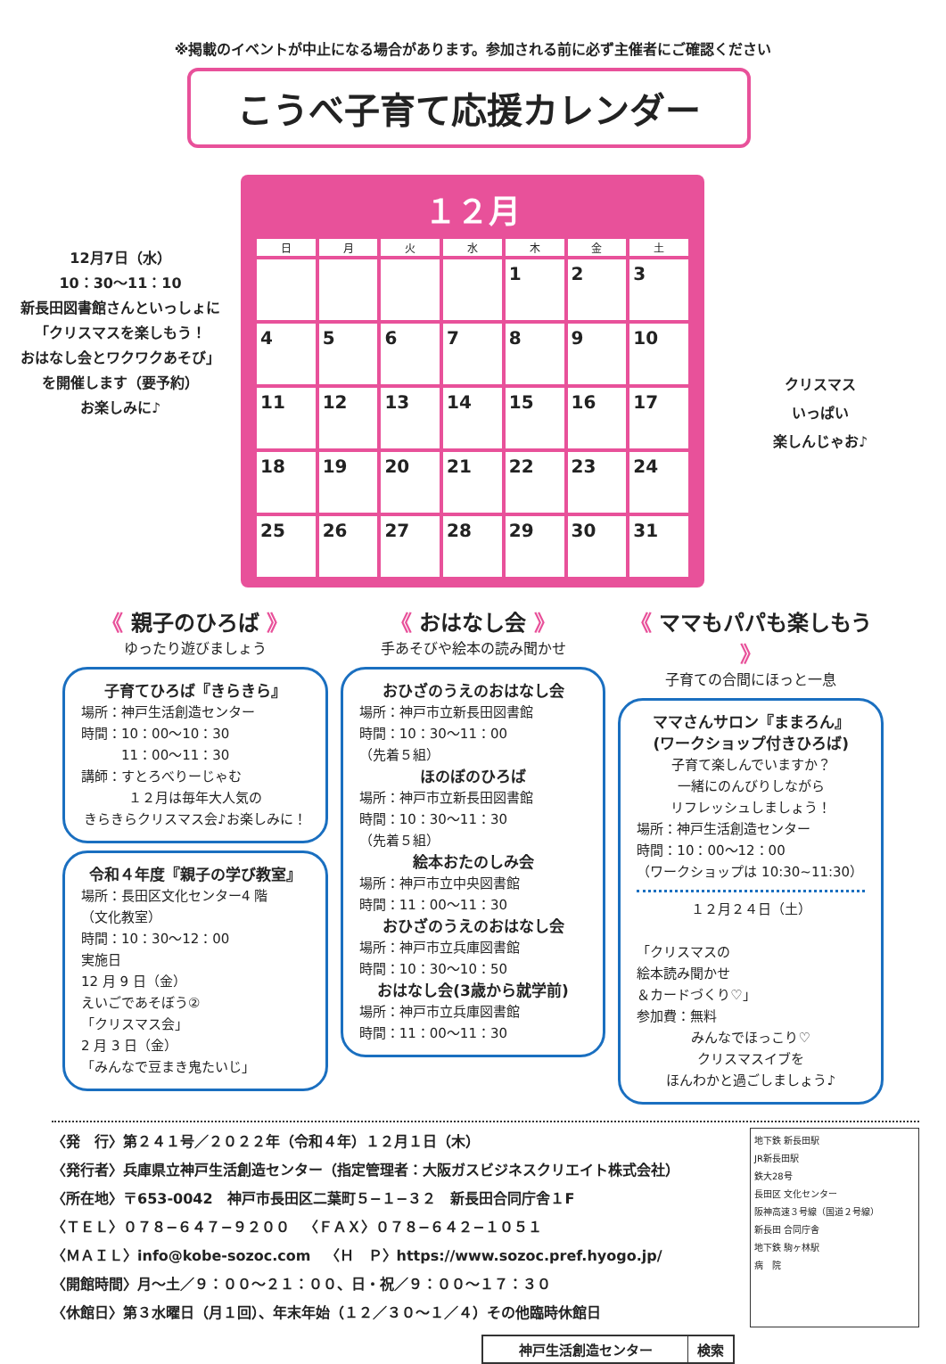※掲載のイベントが中止になる場合があります。参加される前に必ず主催者にご確認ください
12月7日（水）
10：30〜11：10
新長田図書館さんといっしょに
「クリスマスを楽しもう！
おはなし会とワクワクあそび」
を開催します（要予約）
お楽しみに♪
こうべ子育て応援カレンダー
１２月
| 日 | 月 | 火 | 水 | 木 | 金 | 土 |
| --- | --- | --- | --- | --- | --- | --- |
| | | | | 1 | 2 | 3 |
| 4 | 5 | 6 | 7 | 8 | 9 | 10 |
| 11 | 12 | 13 | 14 | 15 | 16 | 17 |
| 18 | 19 | 20 | 21 | 22 | 23 | 24 |
| 25 | 26 | 27 | 28 | 29 | 30 | 31 |
クリスマス
いっぱい
楽しんじゃお♪
《 親子のひろば 》
ゆったり遊びましょう
子育てひろば『きらきら』
場所：神戸生活創造センター
時間：10：00〜10：30
　　　11：00〜11：30
講師：すとろべりーじゃむ
１２月は毎年大人気の
きらきらクリスマス会♪お楽しみに！
令和４年度『親子の学び教室』
場所：長田区文化センター4 階
（文化教室）
時間：10：30〜12：00
実施日
12 月 9 日（金）
えいごであそぼう②
「クリスマス会」
2 月 3 日（金）
「みんなで豆まき鬼たいじ」
《 おはなし会 》
手あそびや絵本の読み聞かせ
おひざのうえのおはなし会
場所：神戸市立新長田図書館
時間：10：30〜11：00
（先着５組）
ほのぼのひろば
場所：神戸市立新長田図書館
時間：10：30〜11：30
（先着５組）
絵本おたのしみ会
場所：神戸市立中央図書館
時間：11：00〜11：30
おひざのうえのおはなし会
場所：神戸市立兵庫図書館
時間：10：30〜10：50
おはなし会(3歳から就学前)
場所：神戸市立兵庫図書館
時間：11：00〜11：30
《 ママもパパも楽しもう 》
子育ての合間にほっと一息
ママさんサロン『ままろん』
(ワークショップ付きひろば)
子育て楽しんでいますか？
一緒にのんびりしながら
リフレッシュしましょう！場所：神戸生活創造センター
時間：10：00〜12：00
（ワークショップは 10:30~11:30）
１２月２４日（土）
「クリスマスの
絵本読み聞かせ
＆カードづくり♡」
参加費：無料
みんなでほっこり♡
クリスマスイブを
ほんわかと過ごしましょう♪
〈発　行〉第２４１号／２０２２年（令和４年）１２月１日（木）
〈発行者〉兵庫県立神戸生活創造センター（指定管理者：大阪ガスビジネスクリエイト株式会社）
〈所在地〉〒653-0042　神戸市長田区二葉町５−１−３２　新長田合同庁舎１F
〈ＴＥＬ〉０７８−６４７−９２００　〈ＦＡＸ〉０７８−６４２−１０５１
〈ＭＡＩＬ〉info@kobe-sozoc.com　〈Ｈ　Ｐ〉https://www.sozoc.pref.hyogo.jp/
〈開館時間〉月〜土／９：００〜２１：００、日・祝／９：００〜１７：３０
〈休館日〉第３水曜日（月１回）、年末年始（１２／３０〜１／４）その他臨時休館日
地下鉄 新長田駅
JR新長田駅
鉄大28号
長田区 文化センター
阪神高速３号線（国道２号線）
新長田 合同庁舎
地下鉄 駒ヶ林駅
病　院
神戸生活創造センター 検索